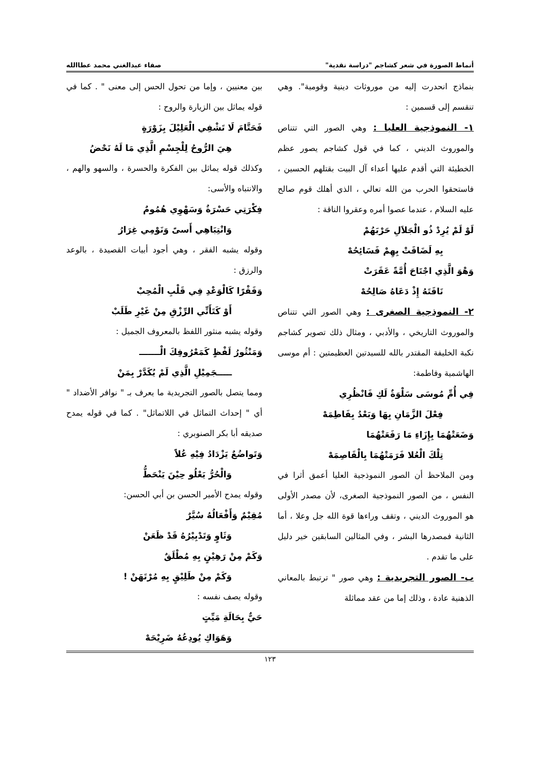أنماط الصورة في شعر كشاجم "دراسة نقدية" صفاء عبدالغني محمد عطاالله
بنماذج انحدرت إليه من موروثات دينية وقومية". وهي تنقسم إلى قسمين :
١- النموذجية العليا : وهي الصور التي تتناص والموروث الديني ، كما في قول كشاجم يصور عظم الخطيئة التي أقدم عليها أعداء آل البيت بقتلهم الحسين ، فاستحقوا الحرب من الله تعالي ، الذي أهلك قوم صالح عليه السلام ، عندما عصوا أمره وعقروا الناقة :
لَوْ لَمْ يُرِدْ ذُو الْجَلاَلِ حَرْبَهُمْ
بِهِ لَضَاقَتْ بِهِمْ فَسَائِحُهْ
وَهْوَ الَّذِي اجْتَاحَ أُمَّةً عَقَرَتْ
نَاقَتَهُ إِذْ دَعَاهُ صَالِحُهْ
٢- النموذجية الصغرى : وهي الصور التي تتناص والموروث التاريخي ، والأدبي ، ومثال ذلك تصوير كشاجم نكبة الخليفة المقتدر بالله للسيدتين العظيمتين : أم موسى الهاشمية وفاطمة:
فِي أُمِّ مُوسَى سَلْوَةٌ لَكِ فَانْظُرِي
فِعْلَ الزَّمَانِ بِهَا وَبَعْدُ بِفَاطِمَهْ
وَضَعَتْهُمَا بِإِزَاءِ مَا رَفَعَتْهُمَا
تِلْكَ الْعُلا فَرَمَتْهُمَا بِالْقَاصِمَهْ
ومن الملاحظ أن الصور النموذجية العليا أعمق أثرا في النفس ، من الصور النموذجية الصغرى، لأن مصدر الأولى هو الموروث الديني ، وتقف وراءها قوة الله جل وعلا ، أما الثانية فمصدرها البشر ، وفي المثالين السابقين خير دليل على ما تقدم .
ب- الصور التجريدية : وهي صور " ترتبط بالمعاني الذهنية عادة ، وذلك إما من عقد مماثلة
بين معنيين ، وإما من تحول الحس إلى معنى " . كما في قوله يماثل بين الزيارة والروح :
فَحَتَّامَ لَا تَشْفِي الْعَلِيْلَ بِزَوْرَةٍ
هِيَ الرُّوحُ لِلْجِسْمِ الَّذِي مَا لَهُ نَحْضُ
وكذلك قوله يماثل بين الفكرة والحسرة ، والسهو والهم ، والانتباه والأسى:
فِكْرَتِي حَسْرَةٌ وَسَهْوِي هُمُومٌ
وَانْتِبَاهِي أَسىً وَنَوْمِي غِرَارُ
وقوله يشبه الفقر ، وهي أجود أبيات القصيدة ، بالوعد والرزق :
وَفَقْرًا كَالْوَعْدِ فِي قَلْبِ الْمُحِبْ
أَوْ كَتَأَتِّي الرِّزْقِ مِنْ غَيْرِ طَلَبْ
وقوله يشبه منثور اللفظ بالمعروف الجميل :
وَمَنْثُورُ لَفْظٍ كَمَعْرُوفِكَ الْـــــــ
ـــــجَمِيْلِ الَّذِي لَمْ يُكَدَّرْ بِمَنْ
ومما يتصل بالصور التجريدية ما يعرف بـ " نوافر الأضداد " أي " إحداث التماثل في اللاتماثل" . كما في قوله يمدح صديقه أبا بكر الصنوبري :
وَتَواضُعٌ يَزْدَادُ فِيْهِ عُلاً
وَالْحُرُّ يَعْلُو حِيْنَ يَنْحَطُّ
وقوله يمدح الأمير الحسن بن أبي الحسن:
مُقِيْمٌ وَأَفْعَالُهُ سُيَّرٌ
وَثَاوٍ وَتَدْبِيْرُهُ قَدْ ظَعَنْ
وَكَمْ مِنْ رَهِيْنٍ بِهِ مُطْلَقٌ
وَكَمْ مِنْ طَلِيْقٍ بِهِ مُرْتَهَنْ !
وقوله يصف نفسه :
حَيٌّ بِحَالَةِ مَيِّتٍ
وَهَوَاكِ يُودِعُهُ ضَرِيْحَهْ
١٢٣